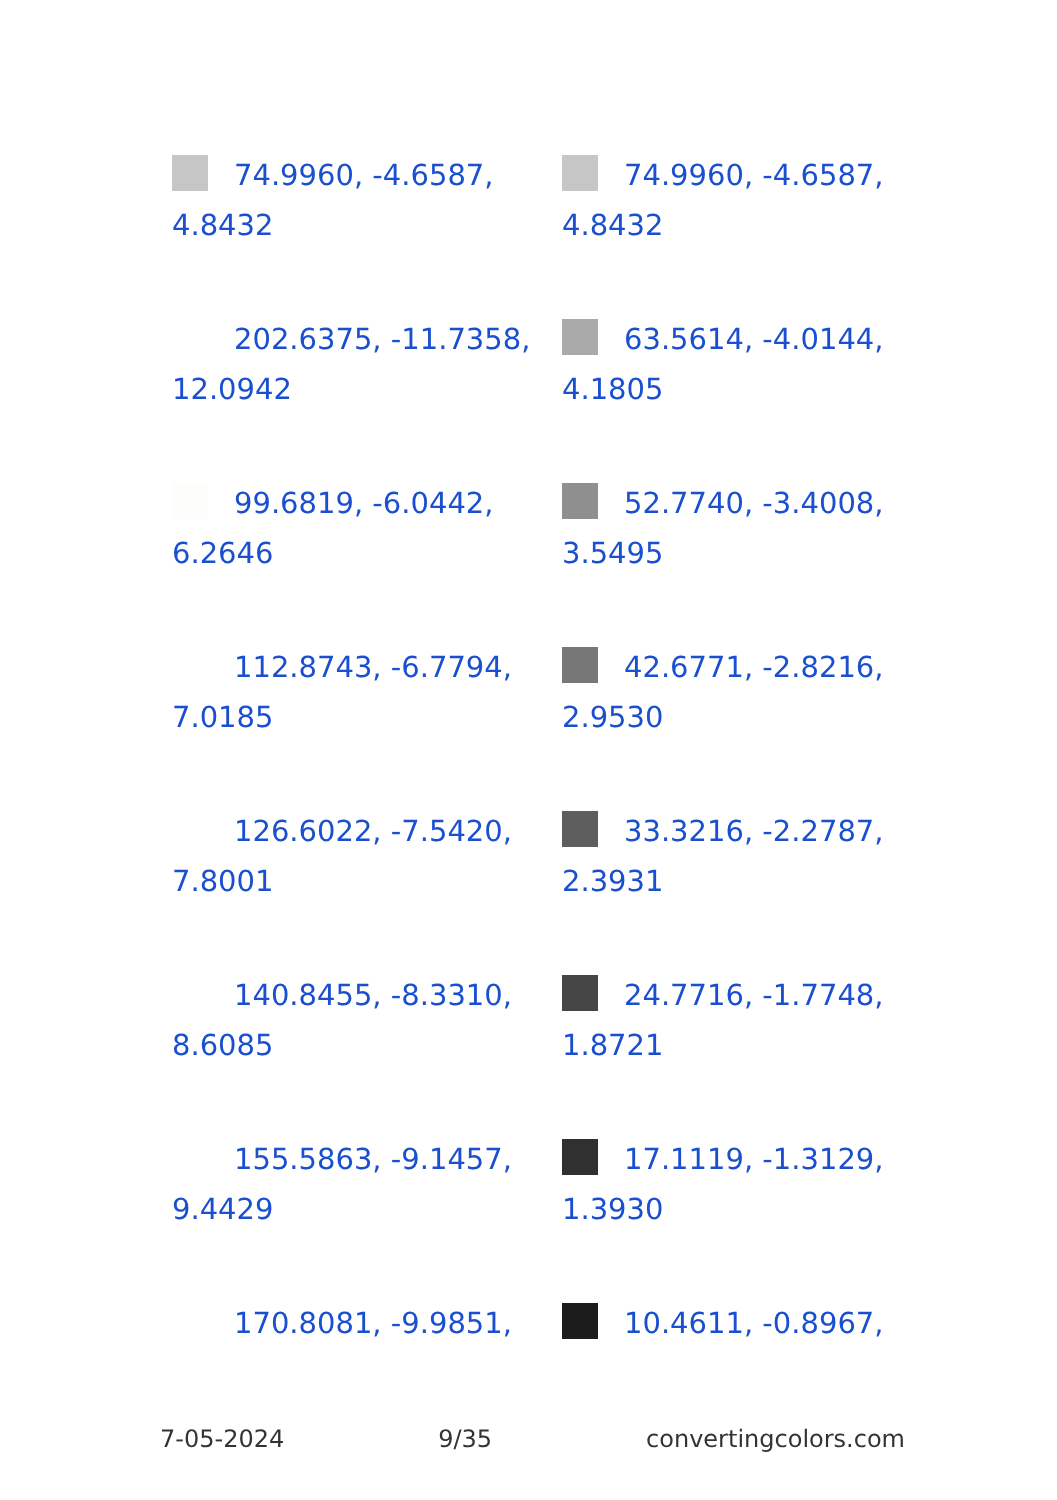74.9960, -4.6587, 4.8432
74.9960, -4.6587, 4.8432
202.6375, -11.7358, 12.0942
63.5614, -4.0144, 4.1805
99.6819, -6.0442, 6.2646
52.7740, -3.4008, 3.5495
112.8743, -6.7794, 7.0185
42.6771, -2.8216, 2.9530
126.6022, -7.5420, 7.8001
33.3216, -2.2787, 2.3931
140.8455, -8.3310, 8.6085
24.7716, -1.7748, 1.8721
155.5863, -9.1457, 9.4429
17.1119, -1.3129, 1.3930
170.8081, -9.9851,
10.4611, -0.8967,
7-05-2024 9/35 convertingcolors.com